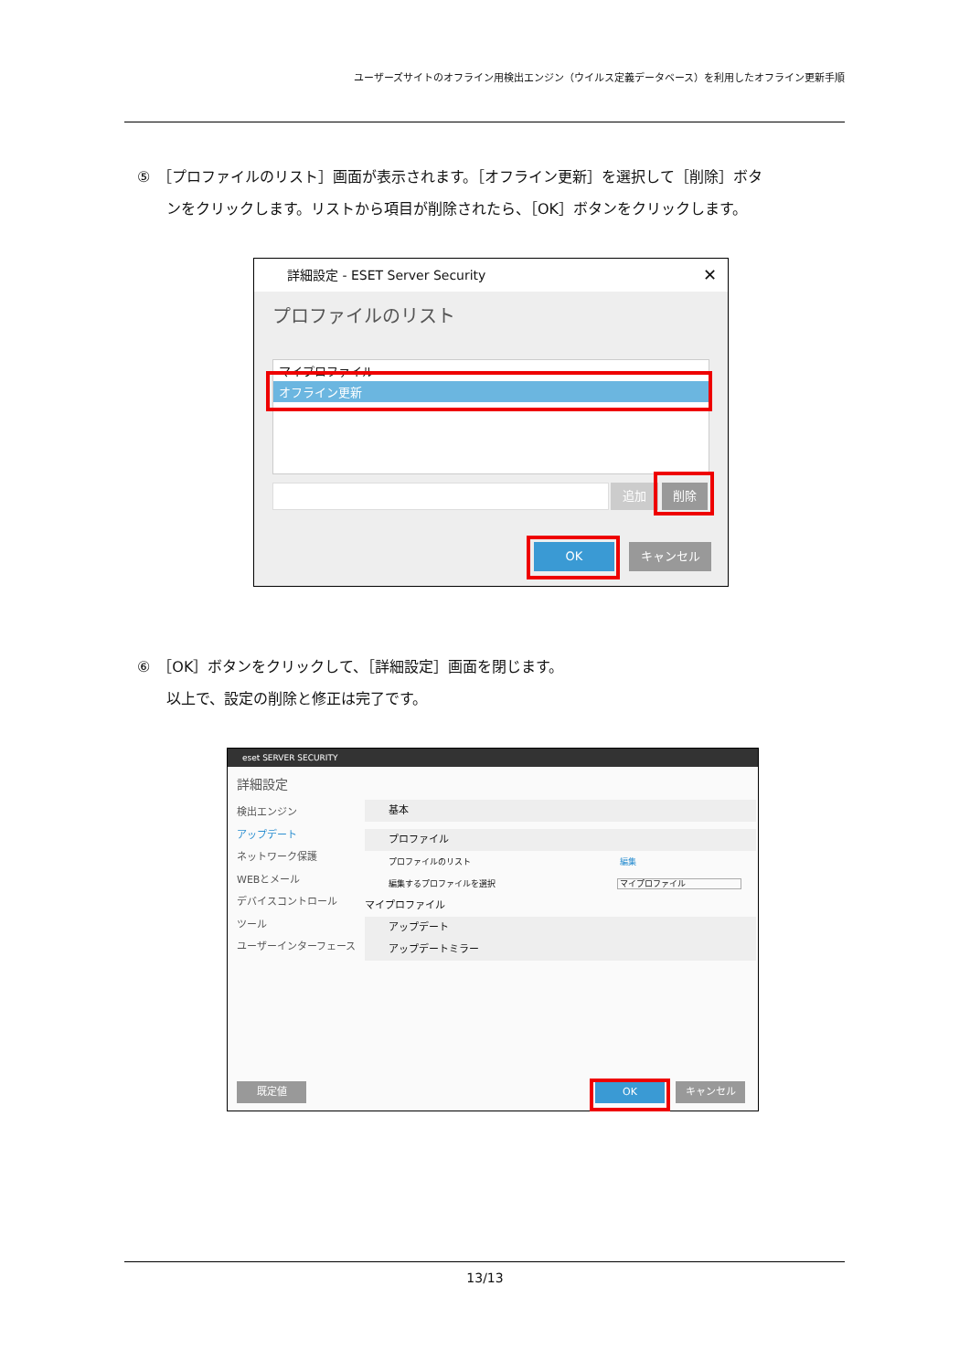ユーザーズサイトのオフライン用検出エンジン（ウイルス定義データベース）を利用したオフライン更新手順
⑤　［プロファイルのリスト］画面が表示されます。［オフライン更新］を選択して［削除］ボタ
ンをクリックします。リストから項目が削除されたら、［OK］ボタンをクリックします。
詳細設定 - ESET Server Security ✕
プロファイルのリスト
マイプロファイル
オフライン更新
追加 削除
OK キャンセル
⑥　［OK］ボタンをクリックして、［詳細設定］画面を閉じます。
以上で、設定の削除と修正は完了です。
eset SERVER SECURITY
詳細設定
検出エンジン
アップデート
ネットワーク保護
WEBとメール
デバイスコントロール
ツール
ユーザーインターフェース
基本
プロファイル
プロファイルのリスト 編集
編集するプロファイルを選択 マイプロファイル
マイプロファイル
アップデート
アップデートミラー
既定値 OK キャンセル
13/13